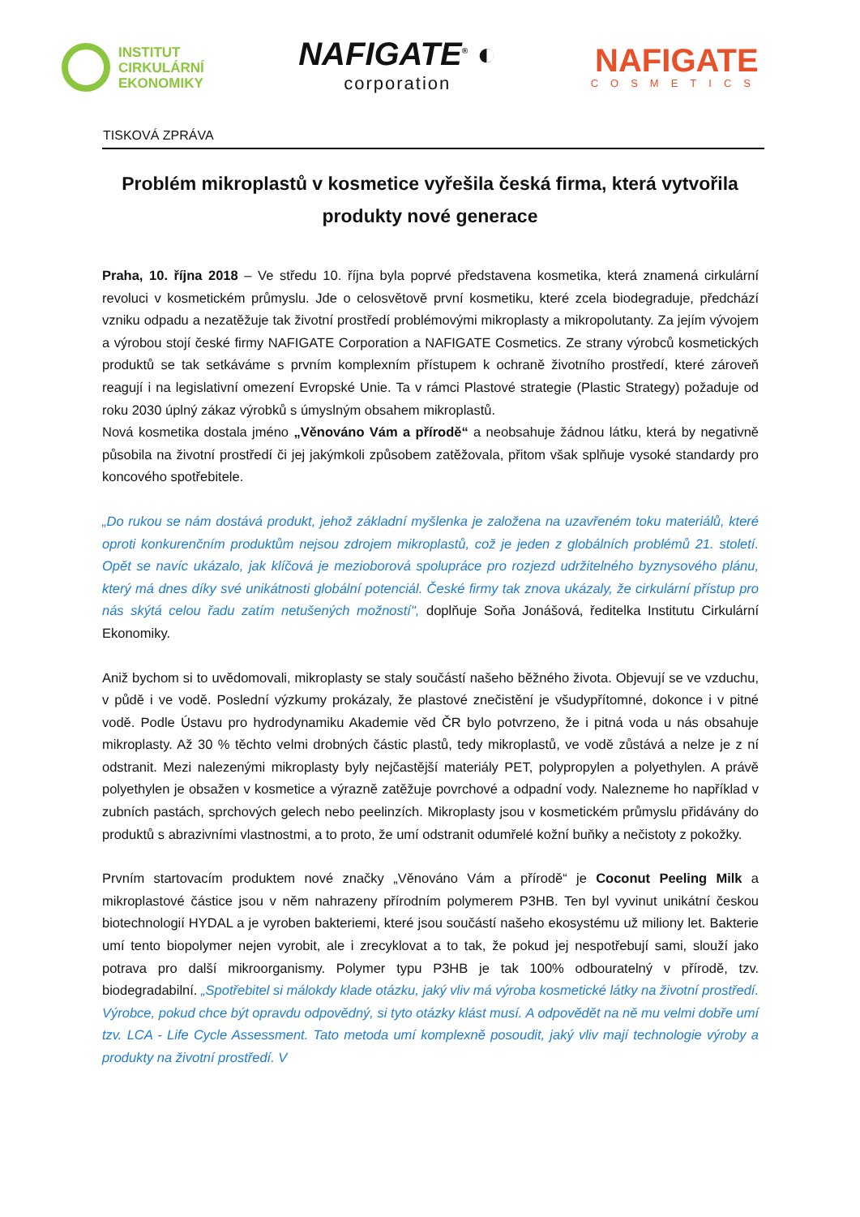INSTITUT
CIRKULÁRNÍ
EKONOMIKY
NAFIGATE<sup>®</sup> ◐
corporation
NAFIGATE
COSMETICS
TISKOVÁ ZPRÁVA
Problém mikroplastů v kosmetice vyřešila česká firma, která vytvořila produkty nové generace
Praha, 10. října 2018 – Ve středu 10. října byla poprvé představena kosmetika, která znamená cirkulární revoluci v kosmetickém průmyslu. Jde o celosvětově první kosmetiku, které zcela biodegraduje, předchází vzniku odpadu a nezatěžuje tak životní prostředí problémovými mikroplasty a mikropolutanty. Za jejím vývojem a výrobou stojí české firmy NAFIGATE Corporation a NAFIGATE Cosmetics. Ze strany výrobců kosmetických produktů se tak setkáváme s prvním komplexním přístupem k ochraně životního prostředí, které zároveň reagují i na legislativní omezení Evropské Unie. Ta v rámci Plastové strategie (Plastic Strategy) požaduje od roku 2030 úplný zákaz výrobků s úmyslným obsahem mikroplastů.
Nová kosmetika dostala jméno „Věnováno Vám a přírodě“ a neobsahuje žádnou látku, která by negativně působila na životní prostředí či jej jakýmkoli způsobem zatěžovala, přitom však splňuje vysoké standardy pro koncového spotřebitele.
„Do rukou se nám dostává produkt, jehož základní myšlenka je založena na uzavřeném toku materiálů, které oproti konkurenčním produktům nejsou zdrojem mikroplastů, což je jeden z globálních problémů 21. století. Opět se navíc ukázalo, jak klíčová je mezioborová spolupráce pro rozjezd udržitelného byznysového plánu, který má dnes díky své unikátnosti globální potenciál. České firmy tak znova ukázaly, že cirkulární přístup pro nás skýtá celou řadu zatím netušených možností", doplňuje Soňa Jonášová, ředitelka Institutu Cirkulární Ekonomiky.
Aniž bychom si to uvědomovali, mikroplasty se staly součástí našeho běžného života. Objevují se ve vzduchu, v půdě i ve vodě. Poslední výzkumy prokázaly, že plastové znečistění je všudypřítomné, dokonce i v pitné vodě. Podle Ústavu pro hydrodynamiku Akademie věd ČR bylo potvrzeno, že i pitná voda u nás obsahuje mikroplasty. Až 30 % těchto velmi drobných částic plastů, tedy mikroplastů, ve vodě zůstává a nelze je z ní odstranit. Mezi nalezenými mikroplasty byly nejčastější materiály PET, polypropylen a polyethylen. A právě polyethylen je obsažen v kosmetice a výrazně zatěžuje povrchové a odpadní vody. Nalezneme ho například v zubních pastách, sprchových gelech nebo peelinzích. Mikroplasty jsou v kosmetickém průmyslu přidávány do produktů s abrazivními vlastnostmi, a to proto, že umí odstranit odumřelé kožní buňky a nečistoty z pokožky.
Prvním startovacím produktem nové značky „Věnováno Vám a přírodě“ je Coconut Peeling Milk a mikroplastové částice jsou v něm nahrazeny přírodním polymerem P3HB. Ten byl vyvinut unikátní českou biotechnologií HYDAL a je vyroben bakteriemi, které jsou součástí našeho ekosystému už miliony let. Bakterie umí tento biopolymer nejen vyrobit, ale i zrecyklovat a to tak, že pokud jej nespotřebují sami, slouží jako potrava pro další mikroorganismy. Polymer typu P3HB je tak 100% odbouratelný v přírodě, tzv. biodegradabilní. „Spotřebitel si málokdy klade otázku, jaký vliv má výroba kosmetické látky na životní prostředí. Výrobce, pokud chce být opravdu odpovědný, si tyto otázky klást musí. A odpovědět na ně mu velmi dobře umí tzv. LCA - Life Cycle Assessment. Tato metoda umí komplexně posoudit, jaký vliv mají technologie výroby a produkty na životní prostředí. V